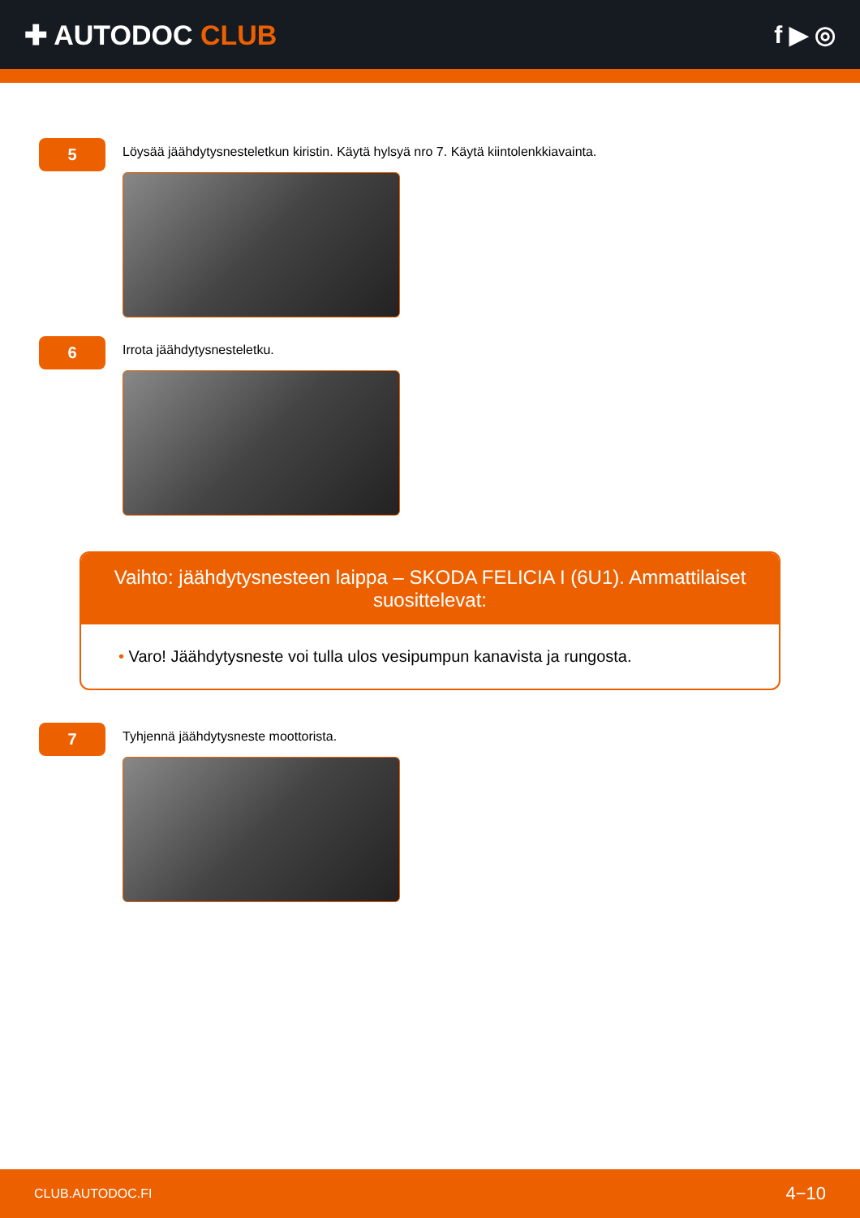✚ AUTODOC CLUB f ▶ ◎
5
Löysää jäähdytysnesteletkun kiristin. Käytä hylsyä nro 7. Käytä kiintolenkkiavainta.
6
Irrota jäähdytysnesteletku.
Vaihto: jäähdytysnesteen laippa – SKODA FELICIA I (6U1). Ammattilaiset suosittelevat:
• Varo! Jäähdytysneste voi tulla ulos vesipumpun kanavista ja rungosta.
7
Tyhjennä jäähdytysneste moottorista.
CLUB.AUTODOC.FI 4−10